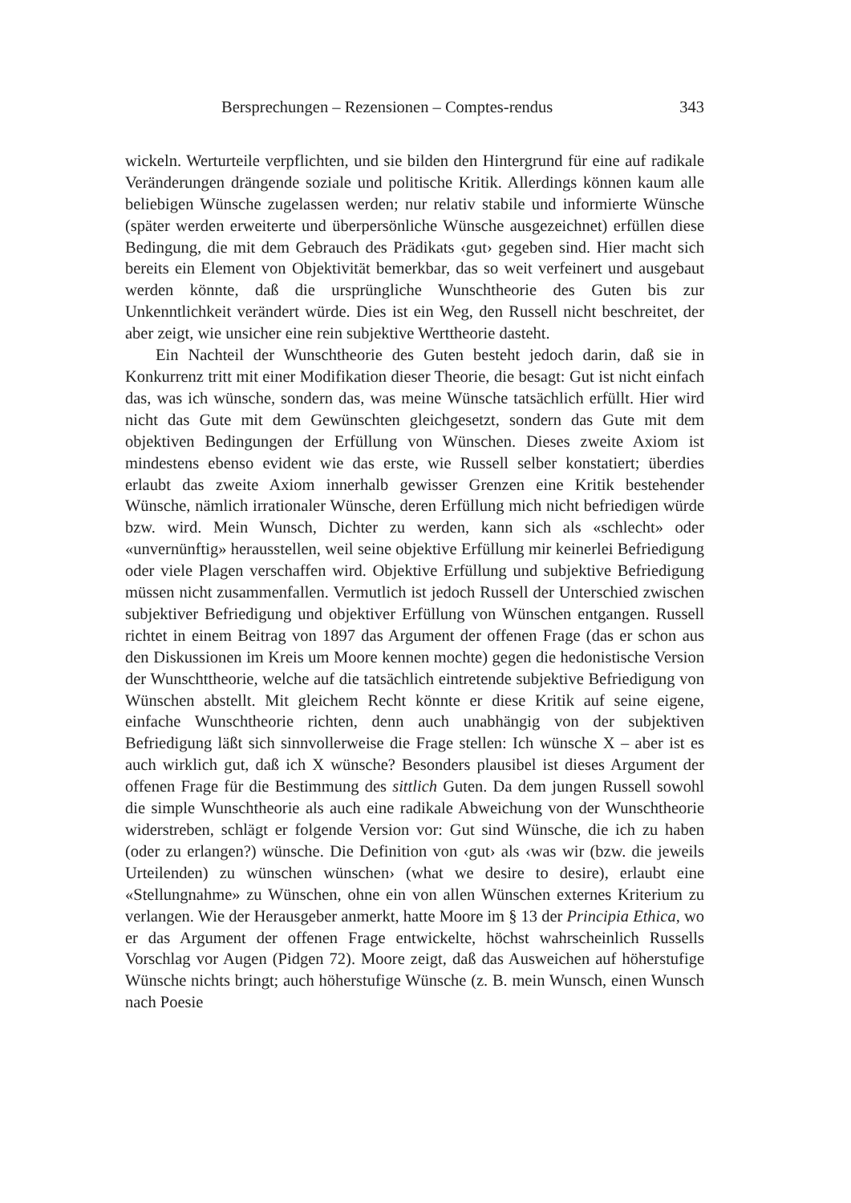Bersprechungen – Rezensionen – Comptes-rendus 343
wickeln. Werturteile verpflichten, und sie bilden den Hintergrund für eine auf radikale Veränderungen drängende soziale und politische Kritik. Allerdings können kaum alle beliebigen Wünsche zugelassen werden; nur relativ stabile und informierte Wünsche (später werden erweiterte und überpersönliche Wünsche ausgezeichnet) erfüllen diese Bedingung, die mit dem Gebrauch des Prädikats ‹gut› gegeben sind. Hier macht sich bereits ein Element von Objektivität bemerkbar, das so weit verfeinert und ausgebaut werden könnte, daß die ursprüngliche Wunschtheorie des Guten bis zur Unkenntlichkeit verändert würde. Dies ist ein Weg, den Russell nicht beschreitet, der aber zeigt, wie unsicher eine rein subjektive Werttheorie dasteht.
Ein Nachteil der Wunschtheorie des Guten besteht jedoch darin, daß sie in Konkurrenz tritt mit einer Modifikation dieser Theorie, die besagt: Gut ist nicht einfach das, was ich wünsche, sondern das, was meine Wünsche tatsächlich erfüllt. Hier wird nicht das Gute mit dem Gewünschten gleichgesetzt, sondern das Gute mit dem objektiven Bedingungen der Erfüllung von Wünschen. Dieses zweite Axiom ist mindestens ebenso evident wie das erste, wie Russell selber konstatiert; überdies erlaubt das zweite Axiom innerhalb gewisser Grenzen eine Kritik bestehender Wünsche, nämlich irrationaler Wünsche, deren Erfüllung mich nicht befriedigen würde bzw. wird. Mein Wunsch, Dichter zu werden, kann sich als «schlecht» oder «unvernünftig» herausstellen, weil seine objektive Erfüllung mir keinerlei Befriedigung oder viele Plagen verschaffen wird. Objektive Erfüllung und subjektive Befriedigung müssen nicht zusammenfallen. Vermutlich ist jedoch Russell der Unterschied zwischen subjektiver Befriedigung und objektiver Erfüllung von Wünschen entgangen. Russell richtet in einem Beitrag von 1897 das Argument der offenen Frage (das er schon aus den Diskussionen im Kreis um Moore kennen mochte) gegen die hedonistische Version der Wunschttheorie, welche auf die tatsächlich eintretende subjektive Befriedigung von Wünschen abstellt. Mit gleichem Recht könnte er diese Kritik auf seine eigene, einfache Wunschtheorie richten, denn auch unabhängig von der subjektiven Befriedigung läßt sich sinnvollerweise die Frage stellen: Ich wünsche X – aber ist es auch wirklich gut, daß ich X wünsche? Besonders plausibel ist dieses Argument der offenen Frage für die Bestimmung des sittlich Guten. Da dem jungen Russell sowohl die simple Wunschtheorie als auch eine radikale Abweichung von der Wunschtheorie widerstreben, schlägt er folgende Version vor: Gut sind Wünsche, die ich zu haben (oder zu erlangen?) wünsche. Die Definition von ‹gut› als ‹was wir (bzw. die jeweils Urteilenden) zu wünschen wünschen› (what we desire to desire), erlaubt eine «Stellungnahme» zu Wünschen, ohne ein von allen Wünschen externes Kriterium zu verlangen. Wie der Herausgeber anmerkt, hatte Moore im § 13 der Principia Ethica, wo er das Argument der offenen Frage entwickelte, höchst wahrscheinlich Russells Vorschlag vor Augen (Pidgen 72). Moore zeigt, daß das Ausweichen auf höherstufige Wünsche nichts bringt; auch höherstufige Wünsche (z. B. mein Wunsch, einen Wunsch nach Poesie